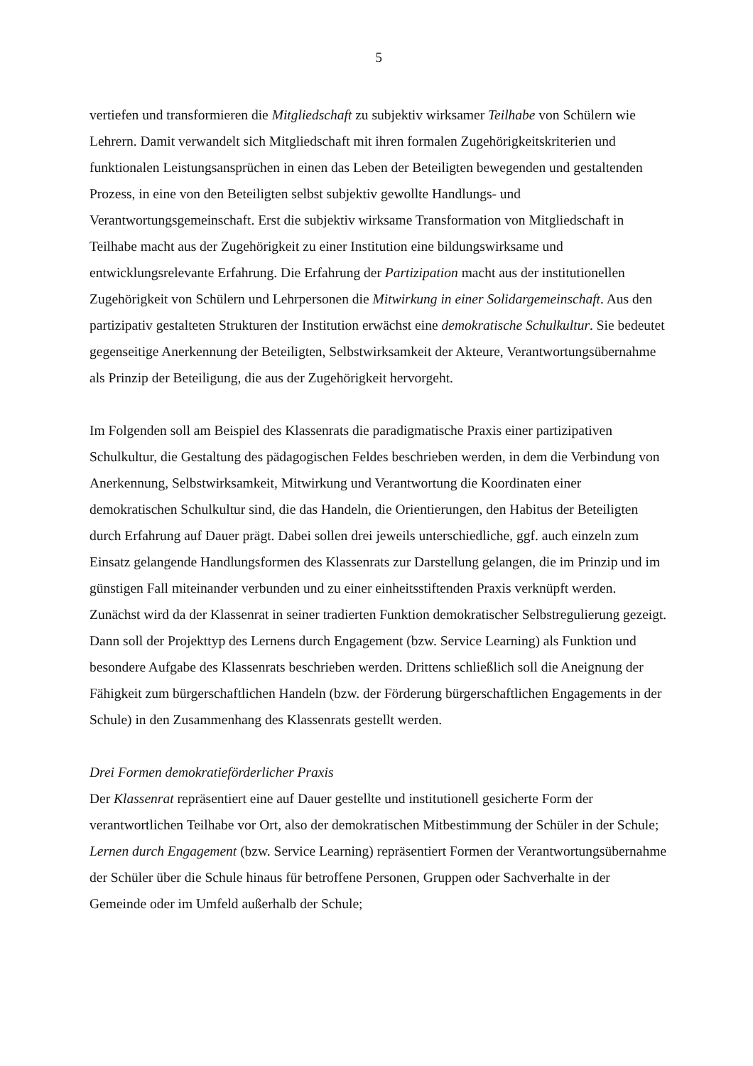5
vertiefen und transformieren die Mitgliedschaft zu subjektiv wirksamer Teilhabe von Schülern wie Lehrern. Damit verwandelt sich Mitgliedschaft mit ihren formalen Zugehörigkeitskriterien und funktionalen Leistungsansprüchen in einen das Leben der Beteiligten bewegenden und gestaltenden Prozess, in eine von den Beteiligten selbst subjektiv gewollte Handlungs- und Verantwortungsgemeinschaft. Erst die subjektiv wirksame Transformation von Mitgliedschaft in Teilhabe macht aus der Zugehörigkeit zu einer Institution eine bildungswirksame und entwicklungsrelevante Erfahrung. Die Erfahrung der Partizipation macht aus der institutionellen Zugehörigkeit von Schülern und Lehrpersonen die Mitwirkung in einer Solidargemeinschaft. Aus den partizipativ gestalteten Strukturen der Institution erwächst eine demokratische Schulkultur. Sie bedeutet gegenseitige Anerkennung der Beteiligten, Selbstwirksamkeit der Akteure, Verantwortungsübernahme als Prinzip der Beteiligung, die aus der Zugehörigkeit hervorgeht.
Im Folgenden soll am Beispiel des Klassenrats die paradigmatische Praxis einer partizipativen Schulkultur, die Gestaltung des pädagogischen Feldes beschrieben werden, in dem die Verbindung von Anerkennung, Selbstwirksamkeit, Mitwirkung und Verantwortung die Koordinaten einer demokratischen Schulkultur sind, die das Handeln, die Orientierungen, den Habitus der Beteiligten durch Erfahrung auf Dauer prägt. Dabei sollen drei jeweils unterschiedliche, ggf. auch einzeln zum Einsatz gelangende Handlungsformen des Klassenrats zur Darstellung gelangen, die im Prinzip und im günstigen Fall miteinander verbunden und zu einer einheitsstiftenden Praxis verknüpft werden. Zunächst wird da der Klassenrat in seiner tradierten Funktion demokratischer Selbstregulierung gezeigt. Dann soll der Projekttyp des Lernens durch Engagement (bzw. Service Learning) als Funktion und besondere Aufgabe des Klassenrats beschrieben werden. Drittens schließlich soll die Aneignung der Fähigkeit zum bürgerschaftlichen Handeln (bzw. der Förderung bürgerschaftlichen Engagements in der Schule) in den Zusammenhang des Klassenrats gestellt werden.
Drei Formen demokratieförderlicher Praxis
Der Klassenrat repräsentiert eine auf Dauer gestellte und institutionell gesicherte Form der verantwortlichen Teilhabe vor Ort, also der demokratischen Mitbestimmung der Schüler in der Schule; Lernen durch Engagement (bzw. Service Learning) repräsentiert Formen der Verantwortungsübernahme der Schüler über die Schule hinaus für betroffene Personen, Gruppen oder Sachverhalte in der Gemeinde oder im Umfeld außerhalb der Schule;